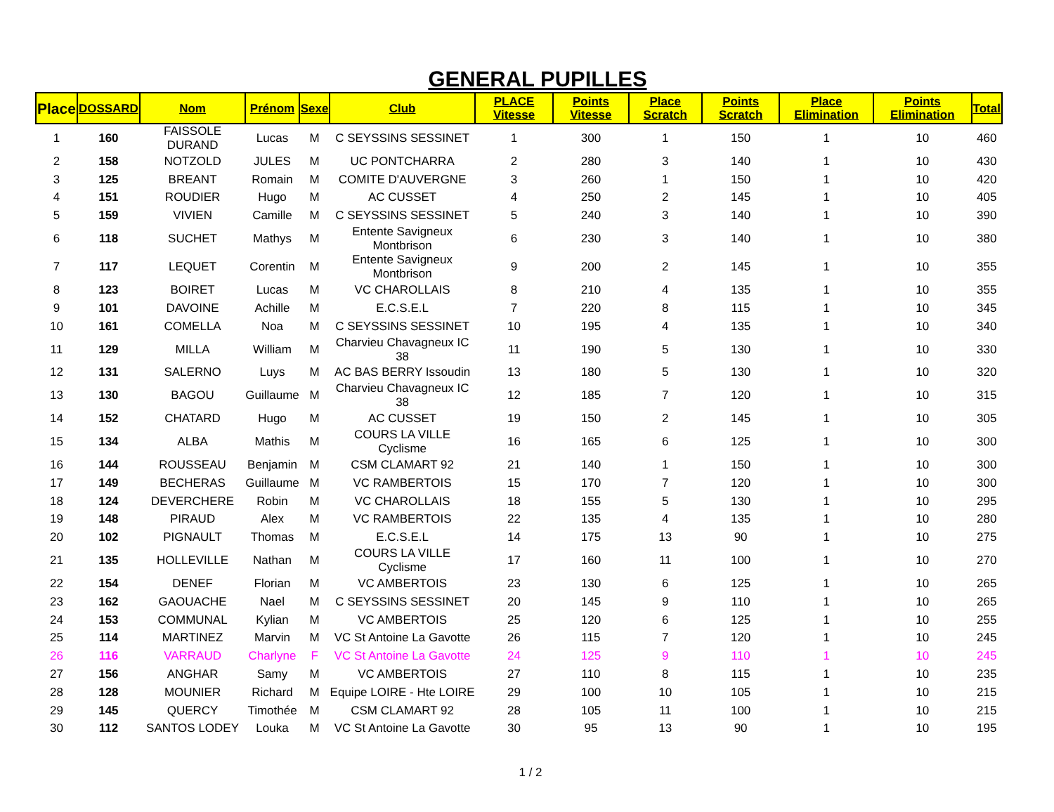GENERAL PUPILLES
| Place | DOSSARD | Nom | Prénom | Sexe | Club | PLACE Vitesse | Points Vitesse | Place Scratch | Points Scratch | Place Elimination | Points Elimination | Total |
| --- | --- | --- | --- | --- | --- | --- | --- | --- | --- | --- | --- | --- |
| 1 | 160 | FAISSOLE DURAND | Lucas | M | C SEYSSINS SESSINET | 1 | 300 | 1 | 150 | 1 | 10 | 460 |
| 2 | 158 | NOTZOLD | JULES | M | UC PONTCHARRA | 2 | 280 | 3 | 140 | 1 | 10 | 430 |
| 3 | 125 | BREANT | Romain | M | COMITE D'AUVERGNE | 3 | 260 | 1 | 150 | 1 | 10 | 420 |
| 4 | 151 | ROUDIER | Hugo | M | AC CUSSET | 4 | 250 | 2 | 145 | 1 | 10 | 405 |
| 5 | 159 | VIVIEN | Camille | M | C SEYSSINS SESSINET | 5 | 240 | 3 | 140 | 1 | 10 | 390 |
| 6 | 118 | SUCHET | Mathys | M | Entente Savigneux Montbrison | 6 | 230 | 3 | 140 | 1 | 10 | 380 |
| 7 | 117 | LEQUET | Corentin | M | Entente Savigneux Montbrison | 9 | 200 | 2 | 145 | 1 | 10 | 355 |
| 8 | 123 | BOIRET | Lucas | M | VC CHAROLLAIS | 8 | 210 | 4 | 135 | 1 | 10 | 355 |
| 9 | 101 | DAVOINE | Achille | M | E.C.S.E.L | 7 | 220 | 8 | 115 | 1 | 10 | 345 |
| 10 | 161 | COMELLA | Noa | M | C SEYSSINS SESSINET | 10 | 195 | 4 | 135 | 1 | 10 | 340 |
| 11 | 129 | MILLA | William | M | Charvieu Chavagneux IC 38 | 11 | 190 | 5 | 130 | 1 | 10 | 330 |
| 12 | 131 | SALERNO | Luys | M | AC BAS BERRY Issoudin | 13 | 180 | 5 | 130 | 1 | 10 | 320 |
| 13 | 130 | BAGOU | Guillaume | M | Charvieu Chavagneux IC 38 | 12 | 185 | 7 | 120 | 1 | 10 | 315 |
| 14 | 152 | CHATARD | Hugo | M | AC CUSSET | 19 | 150 | 2 | 145 | 1 | 10 | 305 |
| 15 | 134 | ALBA | Mathis | M | COURS LA VILLE Cyclisme | 16 | 165 | 6 | 125 | 1 | 10 | 300 |
| 16 | 144 | ROUSSEAU | Benjamin | M | CSM CLAMART 92 | 21 | 140 | 1 | 150 | 1 | 10 | 300 |
| 17 | 149 | BECHERAS | Guillaume | M | VC RAMBERTOIS | 15 | 170 | 7 | 120 | 1 | 10 | 300 |
| 18 | 124 | DEVERCHERE | Robin | M | VC CHAROLLAIS | 18 | 155 | 5 | 130 | 1 | 10 | 295 |
| 19 | 148 | PIRAUD | Alex | M | VC RAMBERTOIS | 22 | 135 | 4 | 135 | 1 | 10 | 280 |
| 20 | 102 | PIGNAULT | Thomas | M | E.C.S.E.L | 14 | 175 | 13 | 90 | 1 | 10 | 275 |
| 21 | 135 | HOLLEVILLE | Nathan | M | COURS LA VILLE Cyclisme | 17 | 160 | 11 | 100 | 1 | 10 | 270 |
| 22 | 154 | DENEF | Florian | M | VC AMBERTOIS | 23 | 130 | 6 | 125 | 1 | 10 | 265 |
| 23 | 162 | GAOUACHE | Nael | M | C SEYSSINS SESSINET | 20 | 145 | 9 | 110 | 1 | 10 | 265 |
| 24 | 153 | COMMUNAL | Kylian | M | VC AMBERTOIS | 25 | 120 | 6 | 125 | 1 | 10 | 255 |
| 25 | 114 | MARTINEZ | Marvin | M | VC St Antoine La Gavotte | 26 | 115 | 7 | 120 | 1 | 10 | 245 |
| 26 | 116 | VARRAUD | Charlyne | F | VC St Antoine La Gavotte | 24 | 125 | 9 | 110 | 1 | 10 | 245 |
| 27 | 156 | ANGHAR | Samy | M | VC AMBERTOIS | 27 | 110 | 8 | 115 | 1 | 10 | 235 |
| 28 | 128 | MOUNIER | Richard | M | Equipe LOIRE - Hte LOIRE | 29 | 100 | 10 | 105 | 1 | 10 | 215 |
| 29 | 145 | QUERCY | Timothée | M | CSM CLAMART 92 | 28 | 105 | 11 | 100 | 1 | 10 | 215 |
| 30 | 112 | SANTOS LODEY | Louka | M | VC St Antoine La Gavotte | 30 | 95 | 13 | 90 | 1 | 10 | 195 |
1 / 2